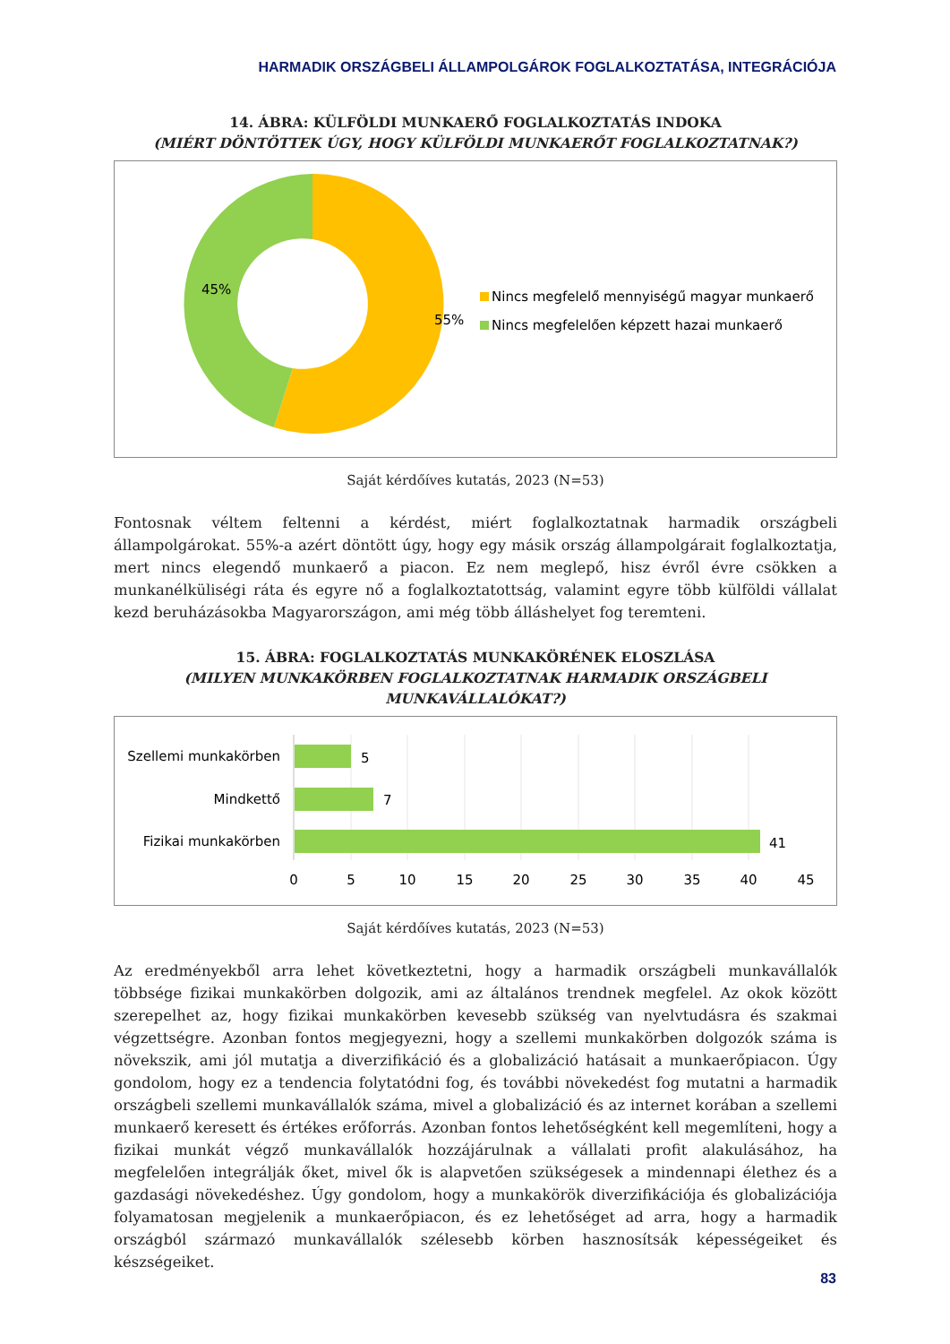HARMADIK ORSZÁGBELI ÁLLAMPOLGÁROK FOGLALKOZTATÁSA, INTEGRÁCIÓJA
14. ÁBRA: KÜLFÖLDI MUNKAERŐ FOGLALKOZTATÁS INDOKA
(MIÉRT DÖNTÖTTEK ÚGY, HOGY KÜLFÖLDI MUNKAERŐT FOGLALKOZTATNAK?)
55%
45%
Nincs megfelelő mennyiségű magyar munkaerő
Nincs megfelelően képzett hazai munkaerő
Saját kérdőíves kutatás, 2023 (N=53)
Fontosnak véltem feltenni a kérdést, miért foglalkoztatnak harmadik országbeli állampolgárokat. 55%-a azért döntött úgy, hogy egy másik ország állampolgárait foglalkoztatja, mert nincs elegendő munkaerő a piacon. Ez nem meglepő, hisz évről évre csökken a munkanélküliségi ráta és egyre nő a foglalkoztatottság, valamint egyre több külföldi vállalat kezd beruházásokba Magyarországon, ami még több álláshelyet fog teremteni.
15. ÁBRA: FOGLALKOZTATÁS MUNKAKÖRÉNEK ELOSZLÁSA
(MILYEN MUNKAKÖRBEN FOGLALKOZTATNAK HARMADIK ORSZÁGBELI MUNKAVÁLLALÓKAT?)
Szellemi munkakörben
Mindkettő
Fizikai munkakörben
5
7
41
0
5
10
15
20
25
30
35
40
45
Saját kérdőíves kutatás, 2023 (N=53)
Az eredményekből arra lehet következtetni, hogy a harmadik országbeli munkavállalók többsége fizikai munkakörben dolgozik, ami az általános trendnek megfelel. Az okok között szerepelhet az, hogy fizikai munkakörben kevesebb szükség van nyelvtudásra és szakmai végzettségre. Azonban fontos megjegyezni, hogy a szellemi munkakörben dolgozók száma is növekszik, ami jól mutatja a diverzifikáció és a globalizáció hatásait a munkaerőpiacon. Úgy gondolom, hogy ez a tendencia folytatódni fog, és további növekedést fog mutatni a harmadik országbeli szellemi munkavállalók száma, mivel a globalizáció és az internet korában a szellemi munkaerő keresett és értékes erőforrás. Azonban fontos lehetőségként kell megemlíteni, hogy a fizikai munkát végző munkavállalók hozzájárulnak a vállalati profit alakulásához, ha megfelelően integrálják őket, mivel ők is alapvetően szükségesek a mindennapi élethez és a gazdasági növekedéshez. Úgy gondolom, hogy a munkakörök diverzifikációja és globalizációja folyamatosan megjelenik a munkaerőpiacon, és ez lehetőséget ad arra, hogy a harmadik országból származó munkavállalók szélesebb körben hasznosítsák képességeiket és készségeiket.
83